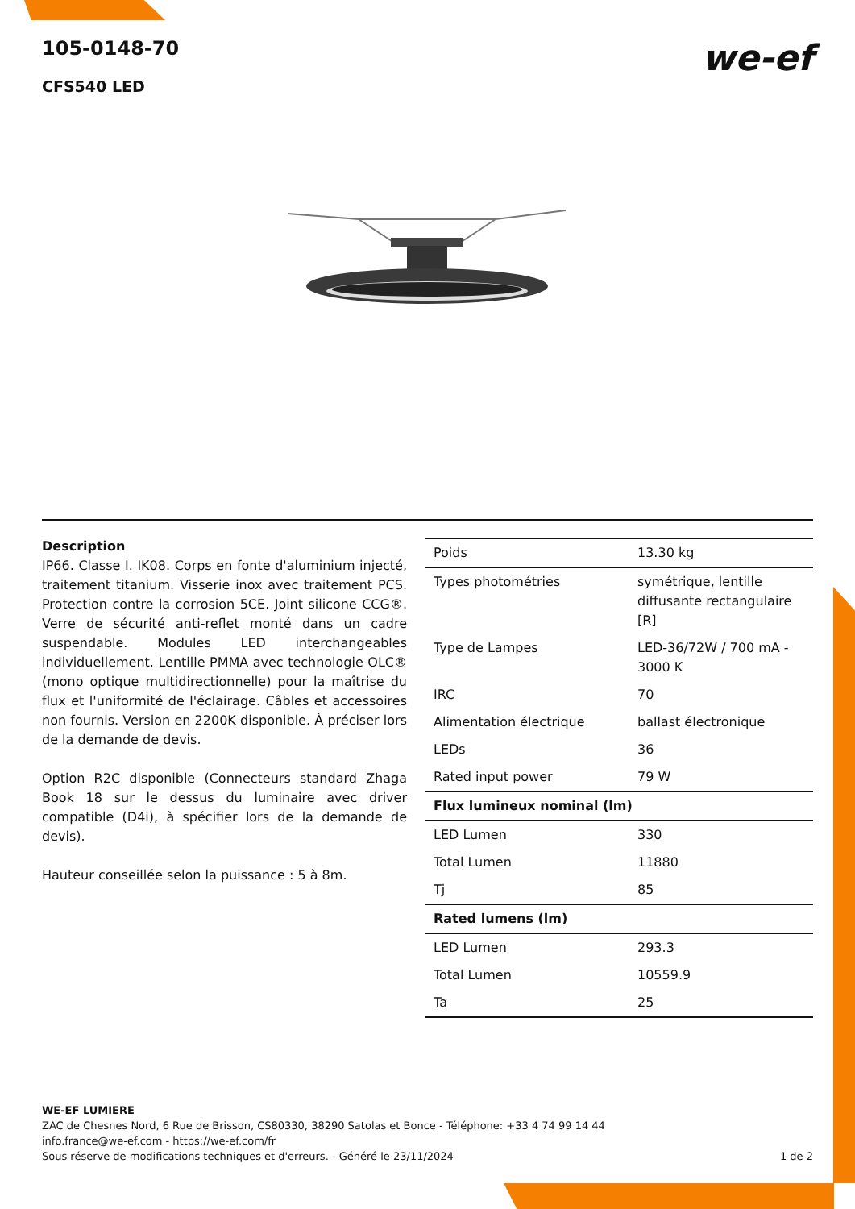105-0148-70
CFS540 LED
we-ef
Description
IP66. Classe I. IK08. Corps en fonte d'aluminium injecté, traitement titanium. Visserie inox avec traitement PCS. Protection contre la corrosion 5CE. Joint silicone CCG®. Verre de sécurité anti-reflet monté dans un cadre suspendable. Modules LED interchangeables individuellement. Lentille PMMA avec technologie OLC® (mono optique multidirectionnelle) pour la maîtrise du flux et l'uniformité de l'éclairage. Câbles et accessoires non fournis. Version en 2200K disponible. À préciser lors de la demande de devis.
Option R2C disponible (Connecteurs standard Zhaga Book 18 sur le dessus du luminaire avec driver compatible (D4i), à spécifier lors de la demande de devis).
Hauteur conseillée selon la puissance : 5 à 8m.
| Poids | 13.30 kg |
| Types photométries | symétrique, lentille diffusante rectangulaire [R] |
| Type de Lampes | LED-36/72W / 700 mA - 3000 K |
| IRC | 70 |
| Alimentation électrique | ballast électronique |
| LEDs | 36 |
| Rated input power | 79 W |
| Flux lumineux nominal (lm) | |
| LED Lumen | 330 |
| Total Lumen | 11880 |
| Tj | 85 |
| Rated lumens (lm) | |
| LED Lumen | 293.3 |
| Total Lumen | 10559.9 |
| Ta | 25 |
WE-EF LUMIERE
ZAC de Chesnes Nord, 6 Rue de Brisson, CS80330, 38290 Satolas et Bonce - Téléphone: +33 4 74 99 14 44
info.france@we-ef.com - https://we-ef.com/fr
Sous réserve de modifications techniques et d'erreurs. - Généré le 23/11/2024 1 de 2